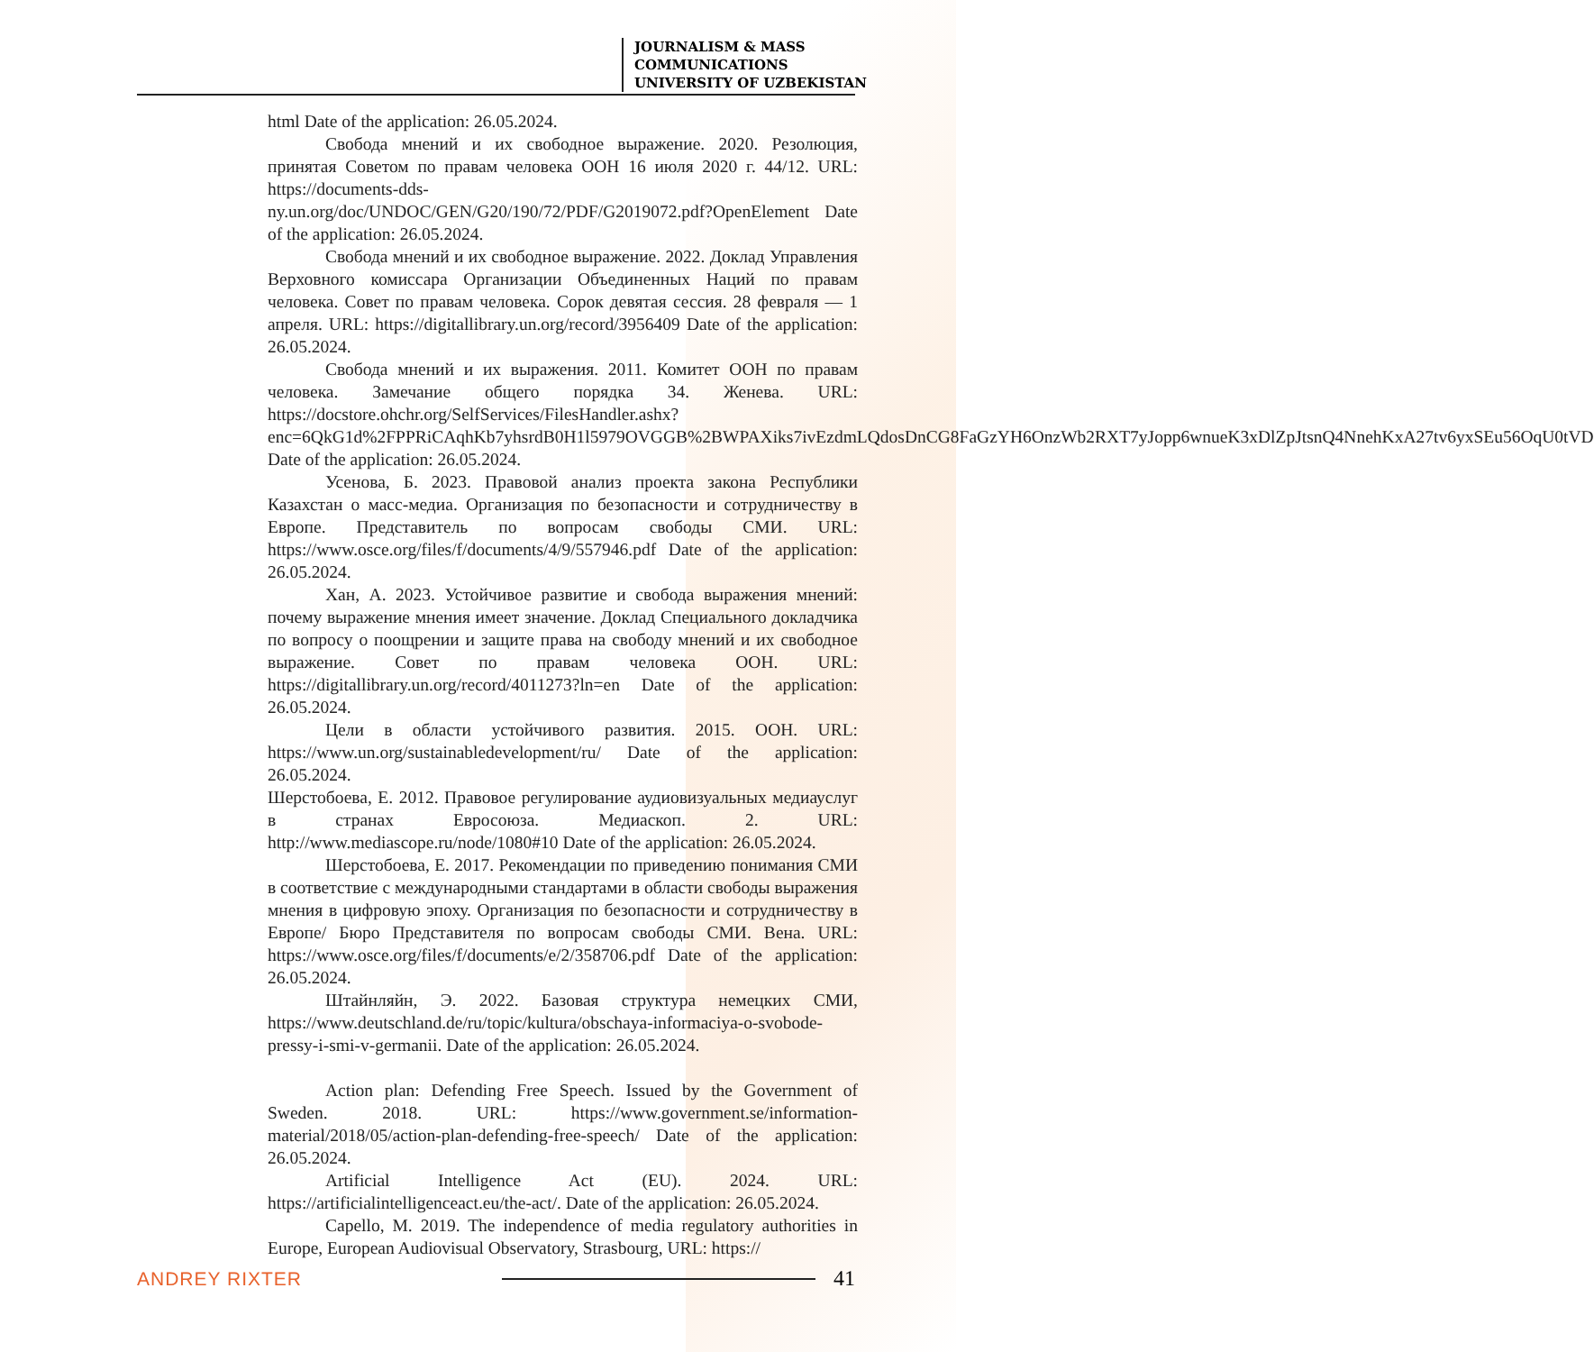JOURNALISM & MASS
COMMUNICATIONS
UNIVERSITY OF UZBEKISTAN
html Date of the application: 26.05.2024.
Свобода мнений и их свободное выражение. 2020. Резолюция, принятая Советом по правам человека ООН 16 июля 2020 г. 44/12. URL: https://documents-dds-ny.un.org/doc/UNDOC/GEN/G20/190/72/PDF/G2019072.pdf?OpenElement Date of the application: 26.05.2024.
Свобода мнений и их свободное выражение. 2022. Доклад Управления Верховного комиссара Организации Объединенных Наций по правам человека. Совет по правам человека. Сорок девятая сессия. 28 февраля — 1 апреля. URL: https://digitallibrary.un.org/record/3956409 Date of the application: 26.05.2024.
Свобода мнений и их выражения. 2011. Комитет ООН по правам человека. Замечание общего порядка 34. Женева. URL: https://docstore.ohchr.org/SelfServices/FilesHandler.ashx?enc=6QkG1d%2FPPRiCAqhKb7yhsrdB0H1l5979OVGGB%2BWPAXiks7ivEzdmLQdosDnCG8FaGzYH6OnzWb2RXT7yJopp6wnueK3xDlZpJtsnQ4NnehKxA27tv6yxSEu56OqU0tVD Date of the application: 26.05.2024.
Усенова, Б. 2023. Правовой анализ проекта закона Республики Казахстан о масс-медиа. Организация по безопасности и сотрудничеству в Европе. Представитель по вопросам свободы СМИ. URL: https://www.osce.org/files/f/documents/4/9/557946.pdf Date of the application: 26.05.2024.
Хан, А. 2023. Устойчивое развитие и свобода выражения мнений: почему выражение мнения имеет значение. Доклад Специального докладчика по вопросу о поощрении и защите права на свободу мнений и их свободное выражение. Совет по правам человека ООН. URL: https://digitallibrary.un.org/record/4011273?ln=en Date of the application: 26.05.2024.
Цели в области устойчивого развития. 2015. ООН. URL: https://www.un.org/sustainabledevelopment/ru/ Date of the application: 26.05.2024.
Шерстобоева, Е. 2012. Правовое регулирование аудиовизуальных медиауслуг в странах Евросоюза. Медиаскоп. 2. URL: http://www.mediascope.ru/node/1080#10 Date of the application: 26.05.2024.
Шерстобоева, Е. 2017. Рекомендации по приведению понимания СМИ в соответствие с международными стандартами в области свободы выражения мнения в цифровую эпоху. Организация по безопасности и сотрудничеству в Европе/ Бюро Представителя по вопросам свободы СМИ. Вена. URL: https://www.osce.org/files/f/documents/e/2/358706.pdf Date of the application: 26.05.2024.
Штайнляйн, Э. 2022. Базовая структура немецких СМИ, https://www.deutschland.de/ru/topic/kultura/obschaya-informaciya-o-svobode-pressy-i-smi-v-germanii. Date of the application: 26.05.2024.
Action plan: Defending Free Speech. Issued by the Government of Sweden. 2018. URL: https://www.government.se/information-material/2018/05/action-plan-defending-free-speech/ Date of the application: 26.05.2024.
Artificial Intelligence Act (EU). 2024. URL: https://artificialintelligenceact.eu/the-act/. Date of the application: 26.05.2024.
Capello, M. 2019. The independence of media regulatory authorities in Europe, European Audiovisual Observatory, Strasbourg, URL: https://
ANDREY RIXTER 41